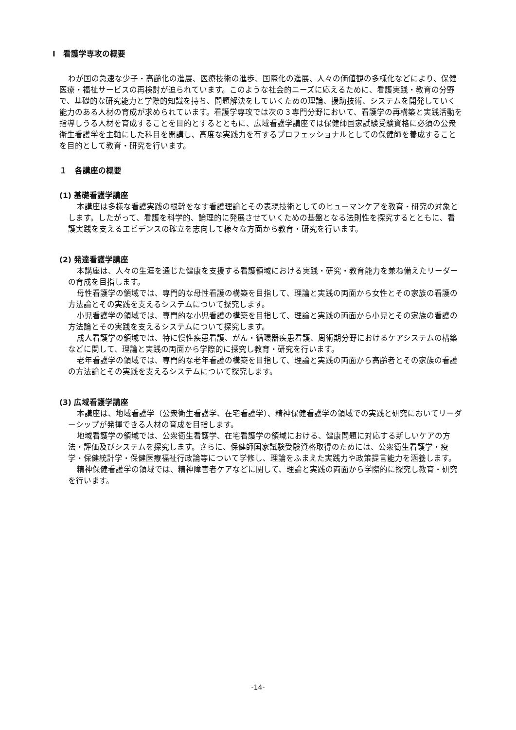Ⅰ　看護学専攻の概要
わが国の急速な少子・高齢化の進展、医療技術の進歩、国際化の進展、人々の価値観の多様化などにより、保健医療・福祉サービスの再検討が迫られています。このような社会的ニーズに応えるために、看護実践・教育の分野で、基礎的な研究能力と学際的知識を持ち、問題解決をしていくための理論、援助技術、システムを開発していく能力のある人材の育成が求められています。看護学専攻では次の３専門分野において、看護学の再構築と実践活動を指導しうる人材を育成することを目的とするとともに、広域看護学講座では保健師国家試験受験資格に必須の公衆衛生看護学を主軸にした科目を開講し、高度な実践力を有するプロフェッショナルとしての保健師を養成することを目的として教育・研究を行います。
１　各講座の概要
(1) 基礎看護学講座
本講座は多様な看護実践の根幹をなす看護理論とその表現技術としてのヒューマンケアを教育・研究の対象とします。したがって、看護を科学的、論理的に発展させていくための基盤となる法則性を探究するとともに、看護実践を支えるエビデンスの確立を志向して様々な方面から教育・研究を行います。
(2) 発達看護学講座
本講座は、人々の生涯を通じた健康を支援する看護領域における実践・研究・教育能力を兼ね備えたリーダーの育成を目指します。
母性看護学の領域では、専門的な母性看護の構築を目指して、理論と実践の両面から女性とその家族の看護の方法論とその実践を支えるシステムについて探究します。
小児看護学の領域では、専門的な小児看護の構築を目指して、理論と実践の両面から小児とその家族の看護の方法論とその実践を支えるシステムについて探究します。
成人看護学の領域では、特に慢性疾患看護、がん・循環器疾患看護、周術期分野におけるケアシステムの構築などに関して、理論と実践の両面から学際的に探究し教育・研究を行います。
老年看護学の領域では、専門的な老年看護の構築を目指して、理論と実践の両面から高齢者とその家族の看護の方法論とその実践を支えるシステムについて探究します。
(3) 広域看護学講座
本講座は、地域看護学（公衆衛生看護学、在宅看護学）、精神保健看護学の領域での実践と研究においてリーダーシップが発揮できる人材の育成を目指します。
地域看護学の領域では、公衆衛生看護学、在宅看護学の領域における、健康問題に対応する新しいケアの方法・評価及びシステムを探究します。さらに、保健師国家試験受験資格取得のためには、公衆衛生看護学・疫学・保健統計学・保健医療福祉行政論等について学修し、理論をふまえた実践力や政策提言能力を涵養します。
精神保健看護学の領域では、精神障害者ケアなどに関して、理論と実践の両面から学際的に探究し教育・研究を行います。
-14-